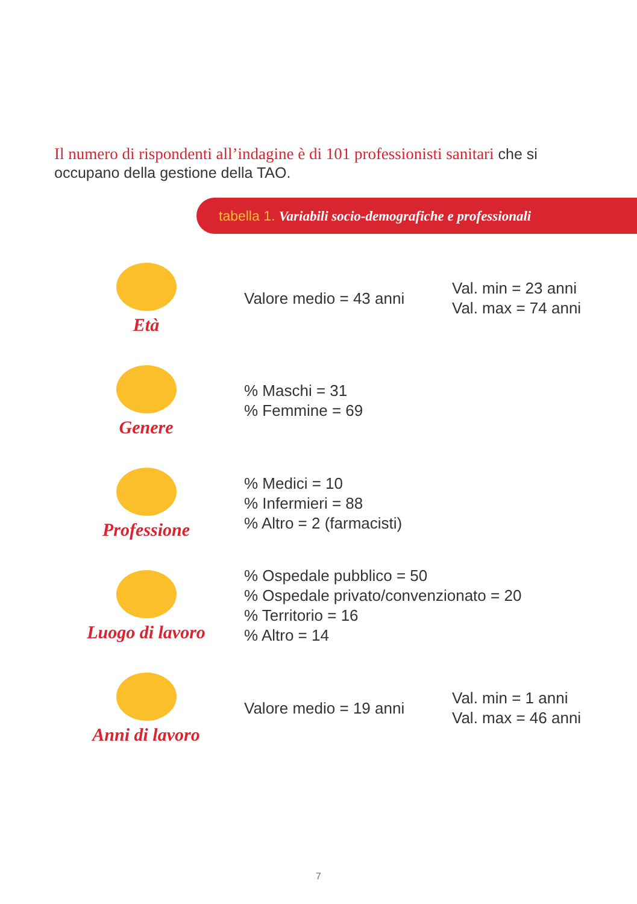Il numero di rispondenti all’indagine è di 101 professionisti sanitari che si occupano della gestione della TAO.
tabella 1. Variabili socio-demografiche e professionali
| Età | Valore medio = 43 anni | Val. min = 23 anni Val. max = 74 anni |
| Genere | % Maschi = 31 % Femmine = 69 | |
| Professione | % Medici = 10 % Infermieri = 88 % Altro = 2 (farmacisti) | |
| Luogo di lavoro | % Ospedale pubblico = 50 % Ospedale privato/convenzionato = 20 % Territorio = 16 % Altro = 14 | |
| Anni di lavoro | Valore medio = 19 anni | Val. min = 1 anni Val. max = 46 anni |
7